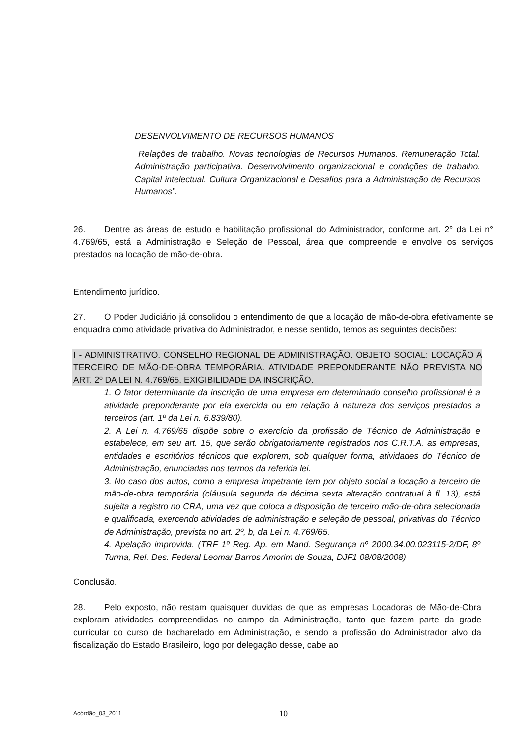DESENVOLVIMENTO DE RECURSOS HUMANOS
Relações de trabalho. Novas tecnologias de Recursos Humanos. Remuneração Total. Administração participativa. Desenvolvimento organizacional e condições de trabalho. Capital intelectual. Cultura Organizacional e Desafios para a Administração de Recursos Humanos”.
26. Dentre as áreas de estudo e habilitação profissional do Administrador, conforme art. 2° da Lei n° 4.769/65, está a Administração e Seleção de Pessoal, área que compreende e envolve os serviços prestados na locação de mão-de-obra.
Entendimento jurídico.
27. O Poder Judiciário já consolidou o entendimento de que a locação de mão-de-obra efetivamente se enquadra como atividade privativa do Administrador, e nesse sentido, temos as seguintes decisões:
I - ADMINISTRATIVO. CONSELHO REGIONAL DE ADMINISTRAÇÃO. OBJETO SOCIAL: LOCAÇÃO A TERCEIRO DE MÃO-DE-OBRA TEMPORÁRIA. ATIVIDADE PREPONDERANTE NÃO PREVISTA NO ART. 2º DA LEI N. 4.769/65. EXIGIBILIDADE DA INSCRIÇÃO.
1. O fator determinante da inscrição de uma empresa em determinado conselho profissional é a atividade preponderante por ela exercida ou em relação à natureza dos serviços prestados a terceiros (art. 1º da Lei n. 6.839/80).
2. A Lei n. 4.769/65 dispõe sobre o exercício da profissão de Técnico de Administração e estabelece, em seu art. 15, que serão obrigatoriamente registrados nos C.R.T.A. as empresas, entidades e escritórios técnicos que explorem, sob qualquer forma, atividades do Técnico de Administração, enunciadas nos termos da referida lei.
3. No caso dos autos, como a empresa impetrante tem por objeto social a locação a terceiro de mão-de-obra temporária (cláusula segunda da décima sexta alteração contratual à fl. 13), está sujeita a registro no CRA, uma vez que coloca a disposição de terceiro mão-de-obra selecionada e qualificada, exercendo atividades de administração e seleção de pessoal, privativas do Técnico de Administração, prevista no art. 2º, b, da Lei n. 4.769/65.
4. Apelação improvida. (TRF 1º Reg. Ap. em Mand. Segurança nº 2000.34.00.023115-2/DF, 8º Turma, Rel. Des. Federal Leomar Barros Amorim de Souza, DJF1 08/08/2008)
Conclusão.
28. Pelo exposto, não restam quaisquer duvidas de que as empresas Locadoras de Mão-de-Obra exploram atividades compreendidas no campo da Administração, tanto que fazem parte da grade curricular do curso de bacharelado em Administração, e sendo a profissão do Administrador alvo da fiscalização do Estado Brasileiro, logo por delegação desse, cabe ao
Acórdão_03_2011 10